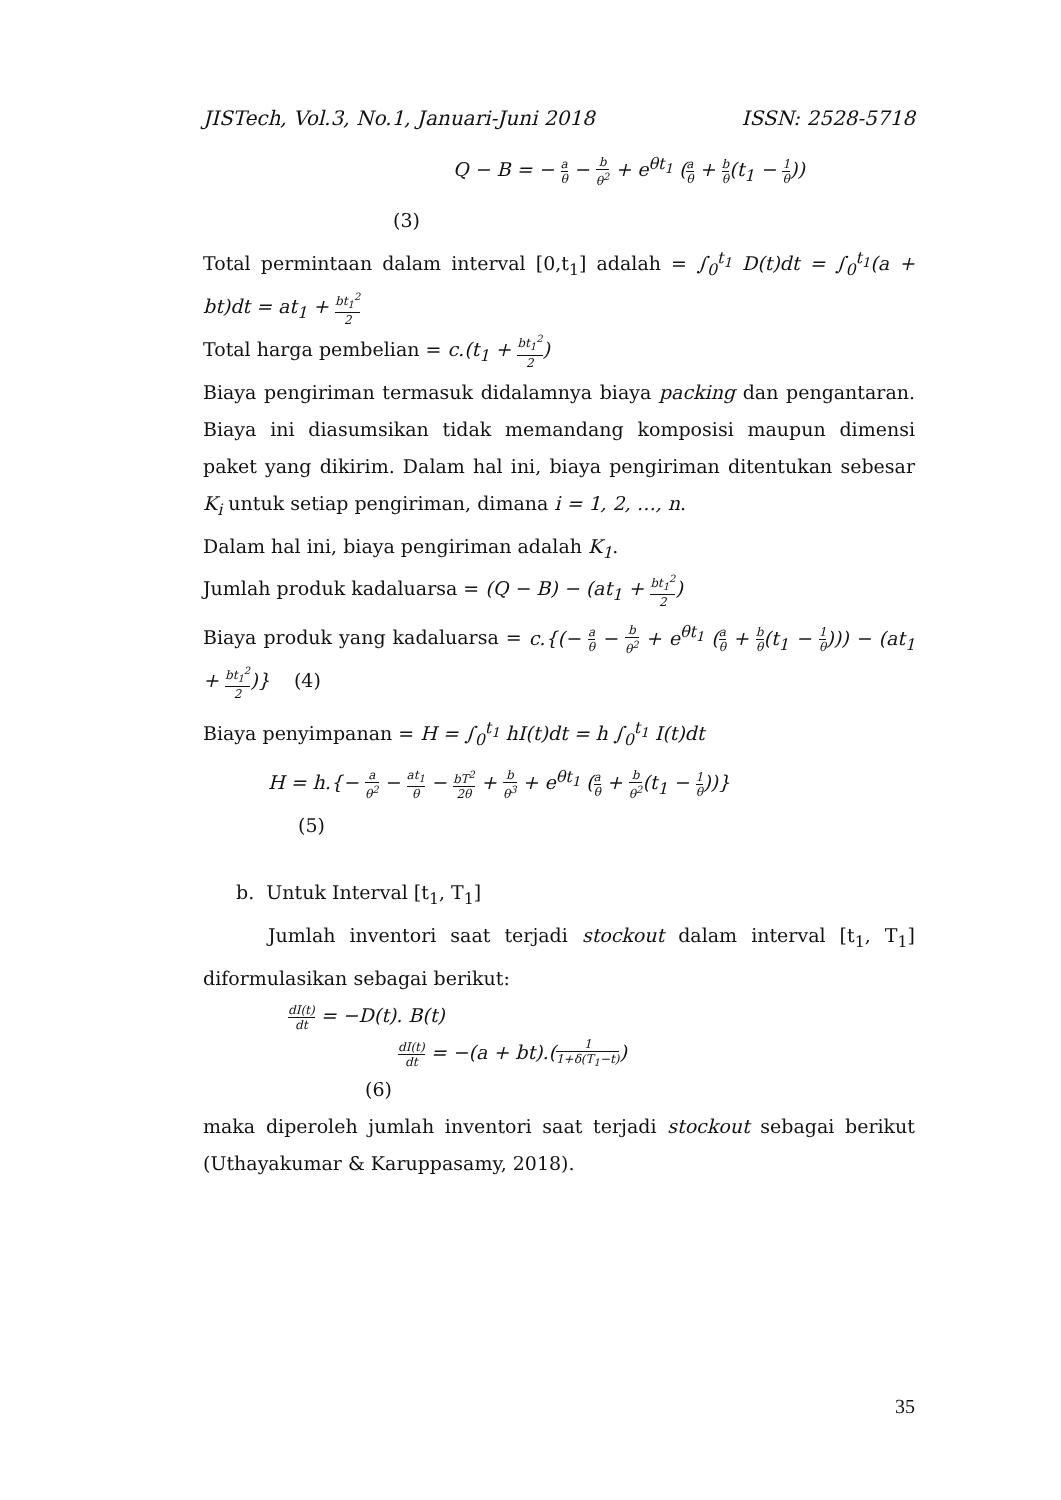JISTech, Vol.3, No.1, Januari-Juni 2018 ISSN: 2528-5718
Q − B = − a θ − b θ<sup>2</sup> + e<sup>θt<sub>1</sub></sup> (a θ + b θ(t<sub>1</sub> − 1 θ))
(3)
Total permintaan dalam interval [0,t<sub>1</sub>] adalah = ∫<sub>0</sub><sup>t<sub>1</sub></sup> D(t)dt = ∫<sub>0</sub><sup>t<sub>1</sub></sup>(a + bt)dt = at<sub>1</sub> + bt<sub>1</sub><sup>2</sup> 2
Total harga pembelian = c.(t<sub>1</sub> + bt<sub>1</sub><sup>2</sup> 2)
Biaya pengiriman termasuk didalamnya biaya packing dan pengantaran. Biaya ini diasumsikan tidak memandang komposisi maupun dimensi paket yang dikirim. Dalam hal ini, biaya pengiriman ditentukan sebesar K<sub>i</sub> untuk setiap pengiriman, dimana i = 1, 2, …, n.
Dalam hal ini, biaya pengiriman adalah K<sub>1</sub>.
Jumlah produk kadaluarsa = (Q − B) − (at<sub>1</sub> + bt<sub>1</sub><sup>2</sup> 2)
Biaya produk yang kadaluarsa = c.{(− a θ − b θ<sup>2</sup> + e<sup>θt<sub>1</sub></sup> (a θ + b θ(t<sub>1</sub> − 1 θ))) − (at<sub>1</sub> + bt<sub>1</sub><sup>2</sup> 2)} (4)
Biaya penyimpanan = H = ∫<sub>0</sub><sup>t<sub>1</sub></sup> hI(t)dt = h ∫<sub>0</sub><sup>t<sub>1</sub></sup> I(t)dt
H = h.{− a θ<sup>2</sup> − at<sub>1</sub> θ − bT<sup>2</sup> 2θ + b θ<sup>3</sup> + e<sup>θt<sub>1</sub></sup> (a θ + b θ<sup>2</sup>(t<sub>1</sub> − 1 θ))}
(5)
b. Untuk Interval [t<sub>1</sub>, T<sub>1</sub>]
Jumlah inventori saat terjadi stockout dalam interval [t<sub>1</sub>, T<sub>1</sub>] diformulasikan sebagai berikut:
dI(t) dt = −D(t). B(t)
dI(t) dt = −(a + bt).(1 1+δ(T<sub>1</sub>−t))
(6)
maka diperoleh jumlah inventori saat terjadi stockout sebagai berikut (Uthayakumar & Karuppasamy, 2018).
35